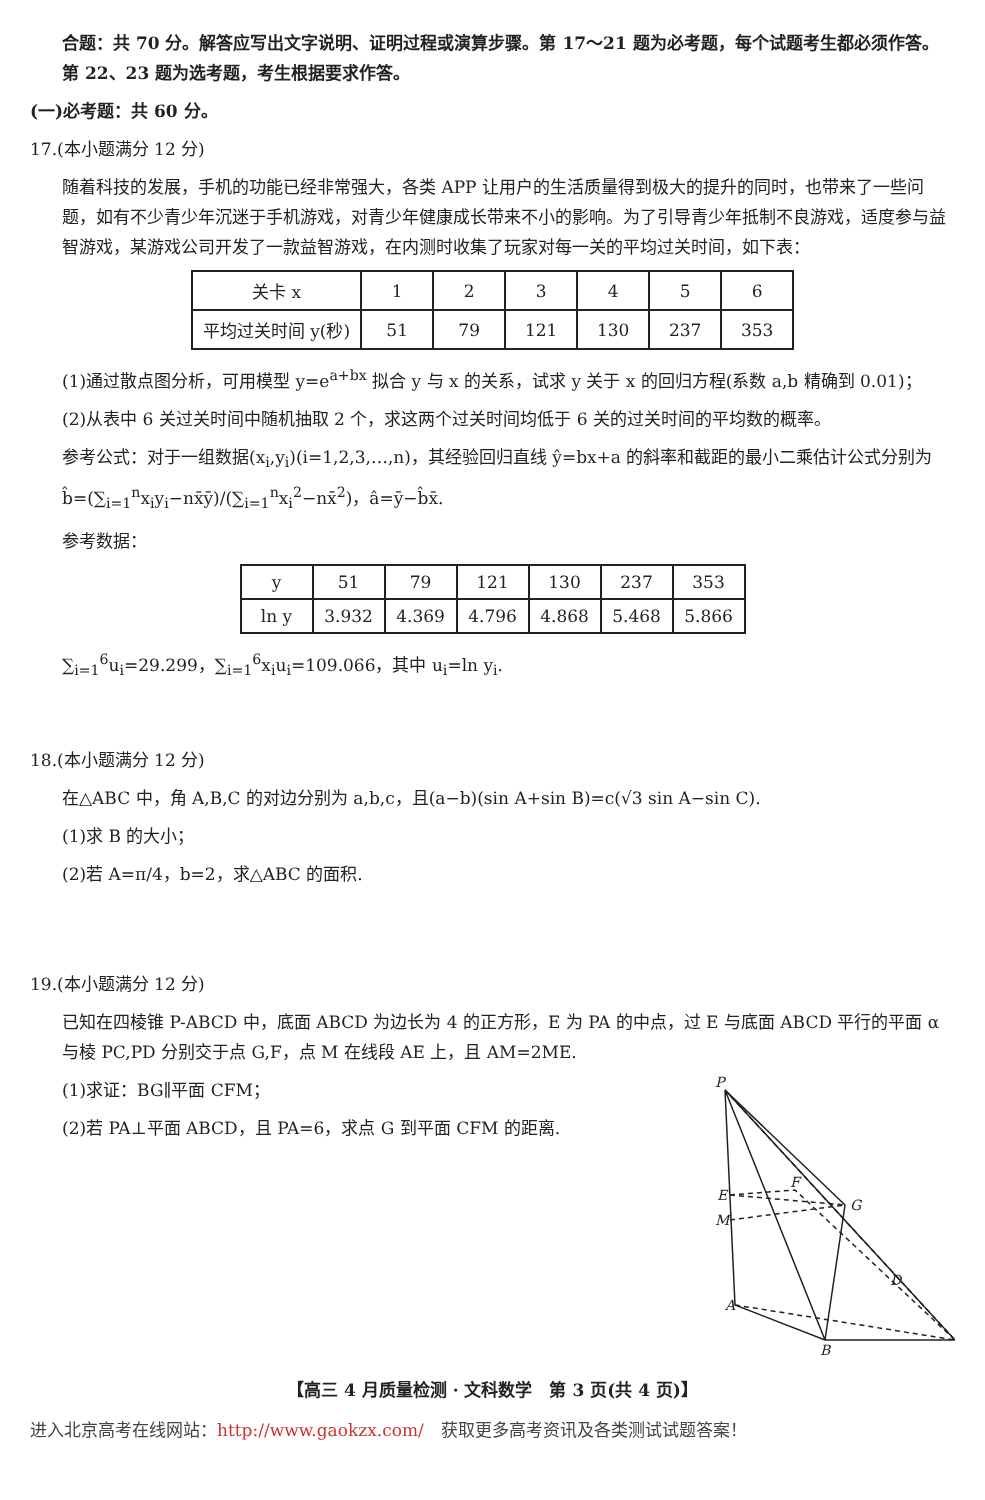合题：共 70 分。解答应写出文字说明、证明过程或演算步骤。第 17～21 题为必考题，每个试题考生都必须作答。第 22、23 题为选考题，考生根据要求作答。
(一)必考题：共 60 分。
17.(本小题满分 12 分)
随着科技的发展，手机的功能已经非常强大，各类 APP 让用户的生活质量得到极大的提升的同时，也带来了一些问题，如有不少青少年沉迷于手机游戏，对青少年健康成长带来不小的影响。为了引导青少年抵制不良游戏，适度参与益智游戏，某游戏公司开发了一款益智游戏，在内测时收集了玩家对每一关的平均过关时间，如下表：
| 关卡 x | 1 | 2 | 3 | 4 | 5 | 6 |
| 平均过关时间 y(秒) | 51 | 79 | 121 | 130 | 237 | 353 |
(1)通过散点图分析，可用模型 y=e<sup>a+bx</sup> 拟合 y 与 x 的关系，试求 y 关于 x 的回归方程(系数 a,b 精确到 0.01)；
(2)从表中 6 关过关时间中随机抽取 2 个，求这两个过关时间均低于 6 关的过关时间的平均数的概率。
参考公式：对于一组数据(x<sub>i</sub>,y<sub>i</sub>)(i=1,2,3,…,n)，其经验回归直线 ŷ=bx+a 的斜率和截距的最小二乘估计公式分别为 b̂=(∑<sub>i=1</sub><sup>n</sup>x<sub>i</sub>y<sub>i</sub>−nx̄ȳ)/(∑<sub>i=1</sub><sup>n</sup>x<sub>i</sub><sup>2</sup>−nx̄<sup>2</sup>)，â=ȳ−b̂x̄.
参考数据：
| y | 51 | 79 | 121 | 130 | 237 | 353 |
| ln y | 3.932 | 4.369 | 4.796 | 4.868 | 5.468 | 5.866 |
∑<sub>i=1</sub><sup>6</sup>u<sub>i</sub>=29.299，∑<sub>i=1</sub><sup>6</sup>x<sub>i</sub>u<sub>i</sub>=109.066，其中 u<sub>i</sub>=ln y<sub>i</sub>.
18.(本小题满分 12 分)
在△ABC 中，角 A,B,C 的对边分别为 a,b,c，且(a−b)(sin A+sin B)=c(√3 sin A−sin C).
(1)求 B 的大小；
(2)若 A=π/4，b=2，求△ABC 的面积.
19.(本小题满分 12 分)
已知在四棱锥 P-ABCD 中，底面 ABCD 为边长为 4 的正方形，E 为 PA 的中点，过 E 与底面 ABCD 平行的平面 α 与棱 PC,PD 分别交于点 G,F，点 M 在线段 AE 上，且 AM=2ME.
(1)求证：BG∥平面 CFM；
(2)若 PA⊥平面 ABCD，且 PA=6，求点 G 到平面 CFM 的距离.
P
E
M
F
G
A
B
D
【高三 4 月质量检测 · 文科数学　第 3 页(共 4 页)】
进入北京高考在线网站：http://www.gaokzx.com/　获取更多高考资讯及各类测试试题答案！